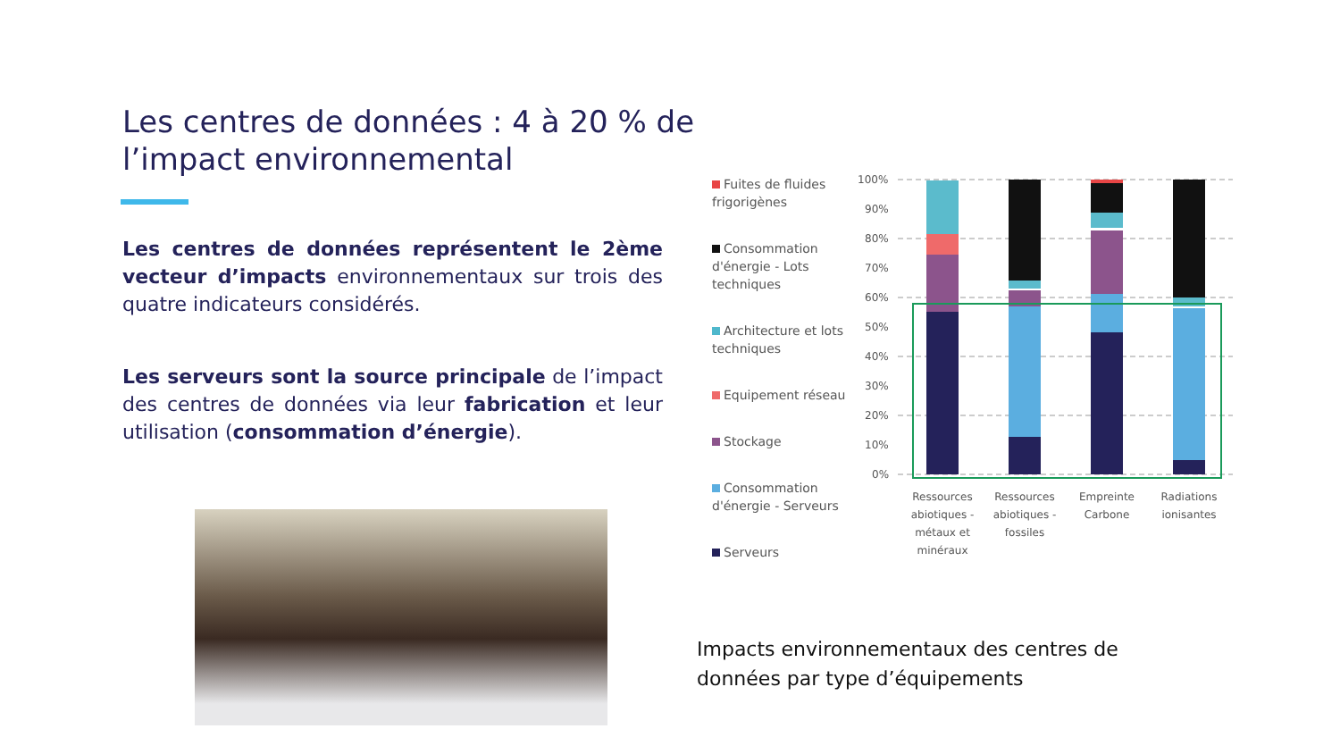Les centres de données : 4 à 20 % de l’impact environnemental
Les centres de données représentent le 2ème vecteur d’impacts environnementaux sur trois des quatre indicateurs considérés.
Les serveurs sont la source principale de l’impact des centres de données via leur fabrication et leur utilisation (consommation d’énergie).
Fuites de fluides frigorigènes
Consommation d'énergie - Lots techniques
Architecture et lots techniques
Equipement réseau
Stockage
Consommation d'énergie - Serveurs
Serveurs
100%
90%
80%
70%
60%
50%
40%
30%
20%
10%
0%
Ressources
abiotiques -
métaux et
minéraux
Ressources
abiotiques -
fossiles
Empreinte
Carbone
Radiations
ionisantes
Impacts environnementaux des centres de
données par type d’équipements